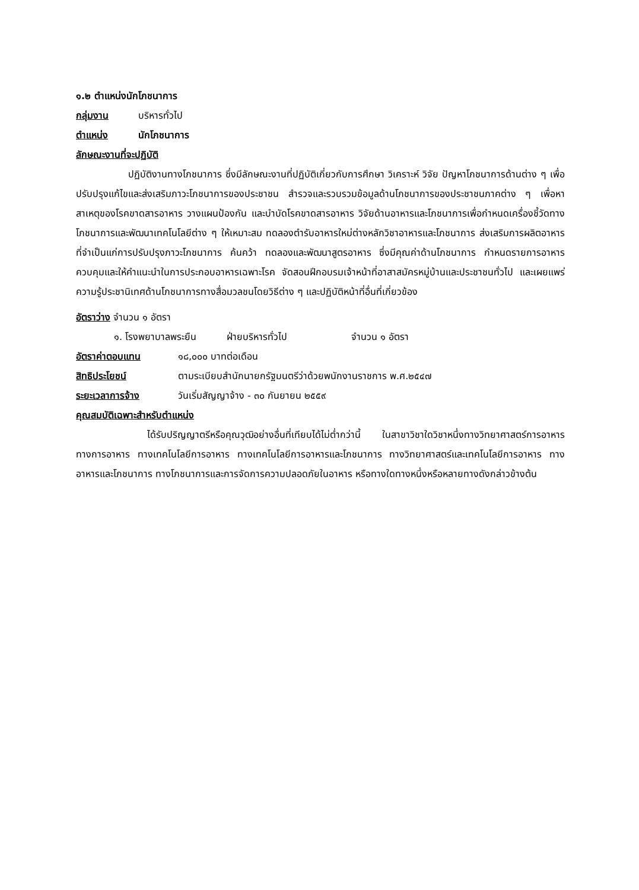๑.๒ ตำแหน่งนักโภชนาการ
กลุ่มงาน บริหารทั่วไป
ตำแหน่ง นักโภชนาการ
ลักษณะงานที่จะปฏิบัติ
ปฏิบัติงานทางโภชนาการ ซึ่งมีลักษณะงานที่ปฏิบัติเกี่ยวกับการศึกษา วิเคราะห์ วิจัย ปัญหาโภชนาการด้านต่าง ๆ เพื่อปรับปรุงแก้ไขและส่งเสริมภาวะโภชนาการของประชาชน สำรวจและรวบรวมข้อมูลด้านโภชนาการของประชาชนภาคต่าง ๆ เพื่อหาสาเหตุของโรคขาดสารอาหาร วางแผนป้องกัน และบำบัดโรคขาดสารอาหาร วิจัยด้านอาหารและโภชนาการเพื่อกำหนดเครื่องชี้วัดทางโภชนาการและพัฒนาเทคโนโลยีต่าง ๆ ให้เหมาะสม ทดลองตำรับอาหารใหม่ต่างหลักวิชาอาหารและโภชนาการ ส่งเสริมการผลิตอาหารที่จำเป็นแก่การปรับปรุงภาวะโภชนาการ ค้นคว้า ทดลองและพัฒนาสูตรอาหาร ซึ่งมีคุณค่าด้านโภชนาการ กำหนดรายการอาหารควบคุมและให้คำแนะนำในการประกอบอาหารเฉพาะโรค จัดสอนฝึกอบรมเจ้าหน้าที่อาสาสมัครหมู่บ้านและประชาชนทั่วไป และเผยแพร่ความรู้ประชานิเทศด้านโภชนาการทางสื่อมวลชนโดยวิธีต่าง ๆ และปฏิบัติหน้าที่อื่นที่เกี่ยวข้อง
อัตราว่าง จำนวน ๑ อัตรา
๑. โรงพยาบาลพระยืน ฝ่ายบริหารทั่วไป จำนวน ๑ อัตรา
อัตราค่าตอบแทน ๑๘,๐๐๐ บาทต่อเดือน
สิทธิประโยชน์ ตามระเบียบสำนักนายกรัฐมนตรีว่าด้วยพนักงานราชการ พ.ศ.๒๕๔๗
ระยะเวลาการจ้าง วันเริ่มสัญญาจ้าง - ๓๐ กันยายน ๒๕๕๙
คุณสมบัติเฉพาะสำหรับตำแหน่ง
ได้รับปริญญาตรีหรือคุณวุฒิอย่างอื่นที่เทียบได้ไม่ต่ำกว่านี้ ในสาขาวิชาใดวิชาหนึ่งทางวิทยาศาสตร์การอาหาร ทางการอาหาร ทางเทคโนโลยีการอาหาร ทางเทคโนโลยีการอาหารและโภชนาการ ทางวิทยาศาสตร์และเทคโนโลยีการอาหาร ทางอาหารและโภชนาการ ทางโภชนาการและการจัดการความปลอดภัยในอาหาร หรือทางใดทางหนึ่งหรือหลายทางดังกล่าวข้างต้น